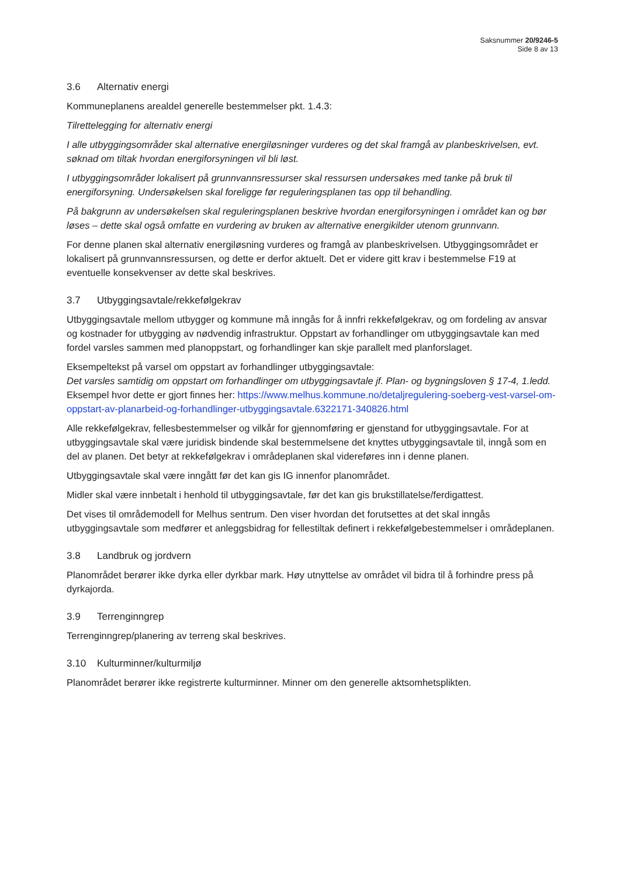Saksnummer 20/9246-5
Side 8 av 13
3.6 Alternativ energi
Kommuneplanens arealdel generelle bestemmelser pkt. 1.4.3:
Tilrettelegging for alternativ energi
I alle utbyggingsområder skal alternative energiløsninger vurderes og det skal framgå av planbeskrivelsen, evt. søknad om tiltak hvordan energiforsyningen vil bli løst.
I utbyggingsområder lokalisert på grunnvannsressurser skal ressursen undersøkes med tanke på bruk til energiforsyning. Undersøkelsen skal foreligge før reguleringsplanen tas opp til behandling.
På bakgrunn av undersøkelsen skal reguleringsplanen beskrive hvordan energiforsyningen i området kan og bør løses – dette skal også omfatte en vurdering av bruken av alternative energikilder utenom grunnvann.
For denne planen skal alternativ energiløsning vurderes og framgå av planbeskrivelsen. Utbyggingsområdet er lokalisert på grunnvannsressursen, og dette er derfor aktuelt. Det er videre gitt krav i bestemmelse F19 at eventuelle konsekvenser av dette skal beskrives.
3.7 Utbyggingsavtale/rekkefølgekrav
Utbyggingsavtale mellom utbygger og kommune må inngås for å innfri rekkefølgekrav, og om fordeling av ansvar og kostnader for utbygging av nødvendig infrastruktur. Oppstart av forhandlinger om utbyggingsavtale kan med fordel varsles sammen med planoppstart, og forhandlinger kan skje parallelt med planforslaget.
Eksempeltekst på varsel om oppstart av forhandlinger utbyggingsavtale:
Det varsles samtidig om oppstart om forhandlinger om utbyggingsavtale jf. Plan- og bygningsloven § 17-4, 1.ledd.
Eksempel hvor dette er gjort finnes her: https://www.melhus.kommune.no/detaljregulering-soeberg-vest-varsel-om-oppstart-av-planarbeid-og-forhandlinger-utbyggingsavtale.6322171-340826.html
Alle rekkefølgekrav, fellesbestemmelser og vilkår for gjennomføring er gjenstand for utbyggingsavtale. For at utbyggingsavtale skal være juridisk bindende skal bestemmelsene det knyttes utbyggingsavtale til, inngå som en del av planen. Det betyr at rekkefølgekrav i områdeplanen skal videreføres inn i denne planen.
Utbyggingsavtale skal være inngått før det kan gis IG innenfor planområdet.
Midler skal være innbetalt i henhold til utbyggingsavtale, før det kan gis brukstillatelse/ferdigattest.
Det vises til områdemodell for Melhus sentrum. Den viser hvordan det forutsettes at det skal inngås utbyggingsavtale som medfører et anleggsbidrag for fellestiltak definert i rekkefølgebestemmelser i områdeplanen.
3.8 Landbruk og jordvern
Planområdet berører ikke dyrka eller dyrkbar mark. Høy utnyttelse av området vil bidra til å forhindre press på dyrkajorda.
3.9 Terrenginngrep
Terrenginngrep/planering av terreng skal beskrives.
3.10 Kulturminner/kulturmiljø
Planområdet berører ikke registrerte kulturminner. Minner om den generelle aktsomhetsplikten.